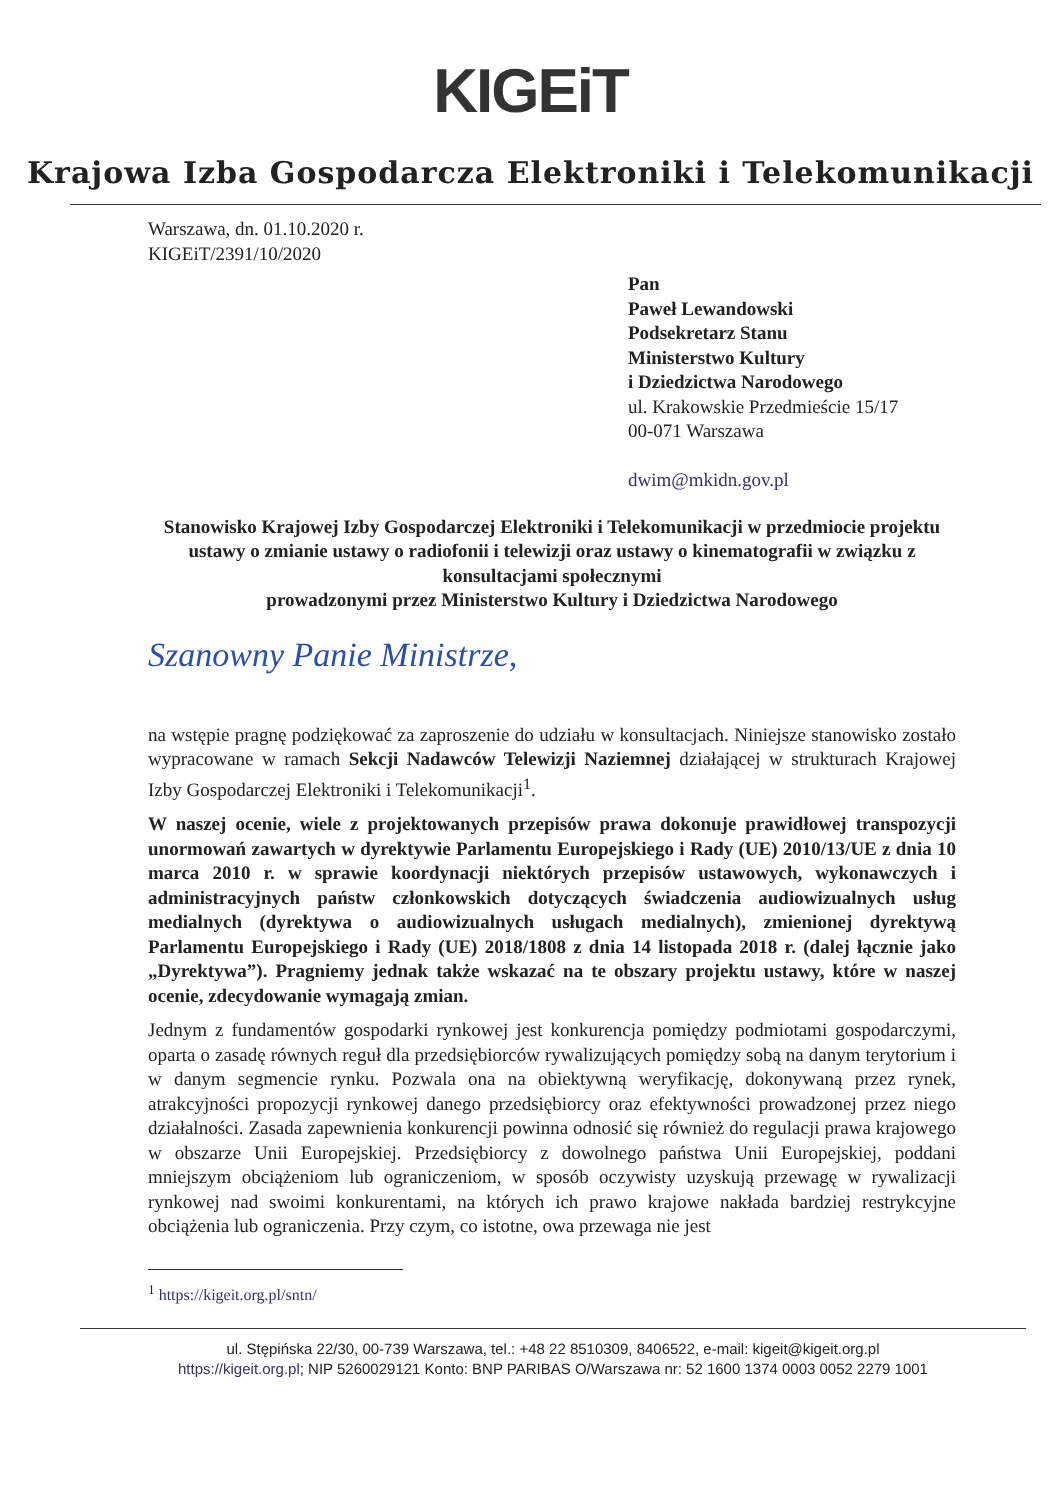KIGEiT
Krajowa Izba Gospodarcza Elektroniki i Telekomunikacji
Warszawa, dn. 01.10.2020 r.
KIGEiT/2391/10/2020
Pan
Paweł Lewandowski
Podsekretarz Stanu
Ministerstwo Kultury
i Dziedzictwa Narodowego
ul. Krakowskie Przedmieście 15/17
00-071 Warszawa
dwim@mkidn.gov.pl
Stanowisko Krajowej Izby Gospodarczej Elektroniki i Telekomunikacji w przedmiocie projektu ustawy o zmianie ustawy o radiofonii i telewizji oraz ustawy o kinematografii w związku z konsultacjami społecznymi
prowadzonymi przez Ministerstwo Kultury i Dziedzictwa Narodowego
Szanowny Panie Ministrze,
na wstępie pragnę podziękować za zaproszenie do udziału w konsultacjach. Niniejsze stanowisko zostało wypracowane w ramach Sekcji Nadawców Telewizji Naziemnej działającej w strukturach Krajowej Izby Gospodarczej Elektroniki i Telekomunikacji<sup>1</sup>.
W naszej ocenie, wiele z projektowanych przepisów prawa dokonuje prawidłowej transpozycji unormowań zawartych w dyrektywie Parlamentu Europejskiego i Rady (UE) 2010/13/UE z dnia 10 marca 2010 r. w sprawie koordynacji niektórych przepisów ustawowych, wykonawczych i administracyjnych państw członkowskich dotyczących świadczenia audiowizualnych usług medialnych (dyrektywa o audiowizualnych usługach medialnych), zmienionej dyrektywą Parlamentu Europejskiego i Rady (UE) 2018/1808 z dnia 14 listopada 2018 r. (dalej łącznie jako „Dyrektywa”). Pragniemy jednak także wskazać na te obszary projektu ustawy, które w naszej ocenie, zdecydowanie wymagają zmian.
Jednym z fundamentów gospodarki rynkowej jest konkurencja pomiędzy podmiotami gospodarczymi, oparta o zasadę równych reguł dla przedsiębiorców rywalizujących pomiędzy sobą na danym terytorium i w danym segmencie rynku. Pozwala ona na obiektywną weryfikację, dokonywaną przez rynek, atrakcyjności propozycji rynkowej danego przedsiębiorcy oraz efektywności prowadzonej przez niego działalności. Zasada zapewnienia konkurencji powinna odnosić się również do regulacji prawa krajowego w obszarze Unii Europejskiej. Przedsiębiorcy z dowolnego państwa Unii Europejskiej, poddani mniejszym obciążeniom lub ograniczeniom, w sposób oczywisty uzyskują przewagę w rywalizacji rynkowej nad swoimi konkurentami, na których ich prawo krajowe nakłada bardziej restrykcyjne obciążenia lub ograniczenia. Przy czym, co istotne, owa przewaga nie jest
<sup>1</sup> https://kigeit.org.pl/sntn/
ul. Stępińska 22/30, 00-739 Warszawa, tel.: +48 22 8510309, 8406522, e-mail: kigeit@kigeit.org.pl
https://kigeit.org.pl; NIP 5260029121 Konto: BNP PARIBAS O/Warszawa nr: 52 1600 1374 0003 0052 2279 1001